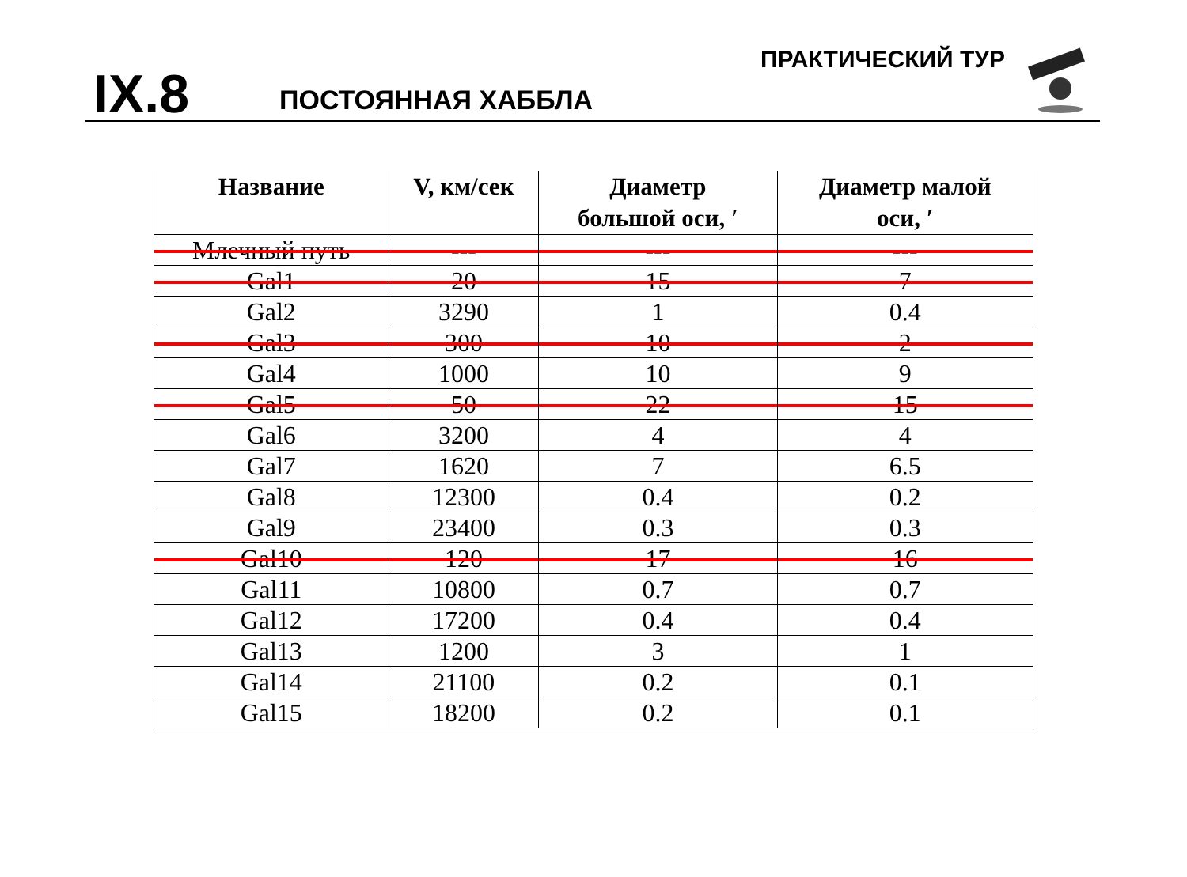IX.8
ПОСТОЯННАЯ ХАББЛА
ПРАКТИЧЕСКИЙ ТУР
| Название | V, км/сек | Диаметр большой оси, ′ | Диаметр малой оси, ′ |
| --- | --- | --- | --- |
| Млечный путь | --- | --- | --- |
| Gal1 | 20 | 15 | 7 |
| Gal2 | 3290 | 1 | 0.4 |
| Gal3 | 300 | 10 | 2 |
| Gal4 | 1000 | 10 | 9 |
| Gal5 | 50 | 22 | 15 |
| Gal6 | 3200 | 4 | 4 |
| Gal7 | 1620 | 7 | 6.5 |
| Gal8 | 12300 | 0.4 | 0.2 |
| Gal9 | 23400 | 0.3 | 0.3 |
| Gal10 | 120 | 17 | 16 |
| Gal11 | 10800 | 0.7 | 0.7 |
| Gal12 | 17200 | 0.4 | 0.4 |
| Gal13 | 1200 | 3 | 1 |
| Gal14 | 21100 | 0.2 | 0.1 |
| Gal15 | 18200 | 0.2 | 0.1 |